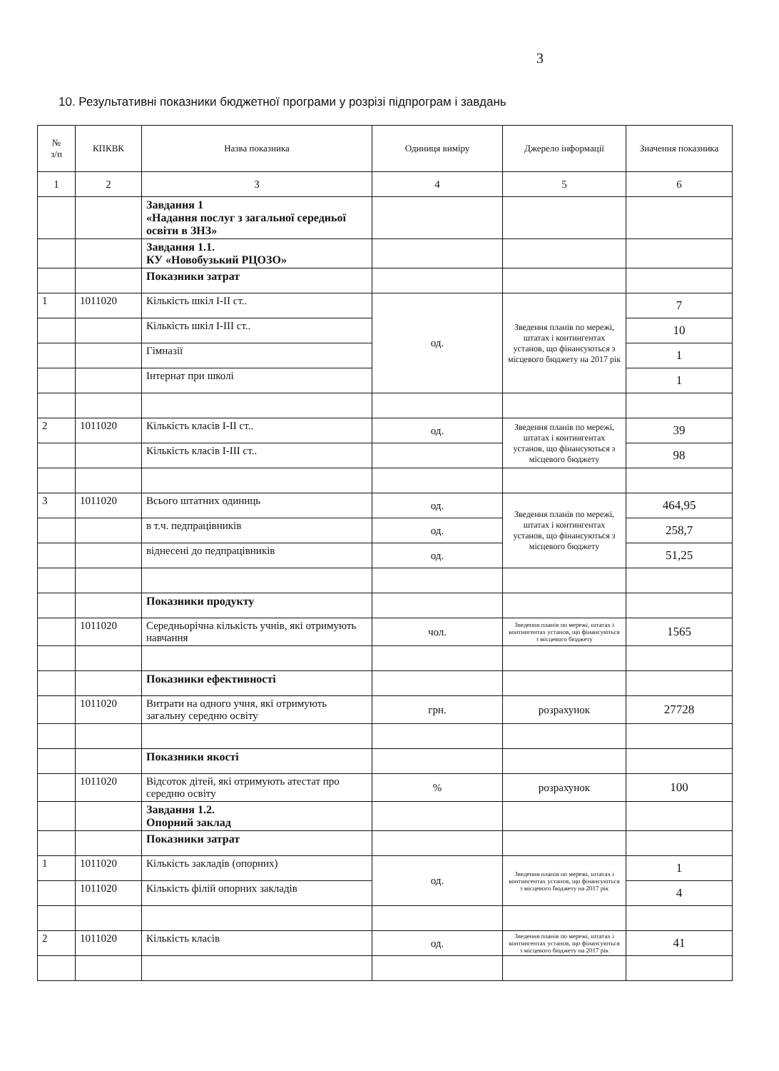3
10. Результативні показники бюджетної програми у розрізі підпрограм і завдань
| № з/п | КПКВК | Назва показника | Одиниця виміру | Джерело інформації | Значення показника |
| --- | --- | --- | --- | --- | --- |
| 1 | 2 | 3 | 4 | 5 | 6 |
| | | Завдання 1 «Надання послуг з загальної середньої освіти в ЗНЗ» | | | |
| | | Завдання 1.1. КУ «Новобузький РЦОЗО» | | | |
| | | Показники затрат | | | |
| 1 | 1011020 | Кількість шкіл I-II ст.. | од. | Зведення планів по мережі, штатах і контингентах установ, що фінансуються з місцевого бюджету на 2017 рік | 7 |
| | | Кількість шкіл I-III ст.. | | | 10 |
| | | Гімназії | | | 1 |
| | | Інтернат при школі | | | 1 |
| 2 | 1011020 | Кількість класів I-II ст.. | од. | Зведення планів по мережі, штатах і контингентах установ, що фінансуються з місцевого бюджету | 39 |
| | | Кількість класів I-III ст.. | | | 98 |
| 3 | 1011020 | Всього штатних одиниць | од. | Зведення планів по мережі, штатах і контингентах установ, що фінансуються з місцевого бюджету | 464,95 |
| | | в т.ч. педпрацівників | од. | | 258,7 |
| | | віднесені до педпрацівників | од. | | 51,25 |
| | | Показники продукту | | | |
| | 1011020 | Середньорічна кількість учнів, які отримують навчання | чол. | Зведення планів по мережі, штатах і контингентах установ, що фінансуються з місцевого бюджету | 1565 |
| | | Показники ефективності | | | |
| | 1011020 | Витрати на одного учня, які отримують загальну середню освіту | грн. | розрахунок | 27728 |
| | | Показники якості | | | |
| | 1011020 | Відсоток дітей, які отримують атестат про середню освіту | % | розрахунок | 100 |
| | | Завдання 1.2. Опорний заклад | | | |
| | | Показники затрат | | | |
| 1 | 1011020 | Кількість закладів (опорних) | од. | Зведення планів по мережі, штатах і контингентах установ, що фінансуються з місцевого бюджету на 2017 рік | 1 |
| | 1011020 | Кількість філій опорних закладів | | | 4 |
| 2 | 1011020 | Кількість класів | од. | Зведення планів по мережі, штатах і контингентах установ, що фінансуються з місцевого бюджету на 2017 рік | 41 |